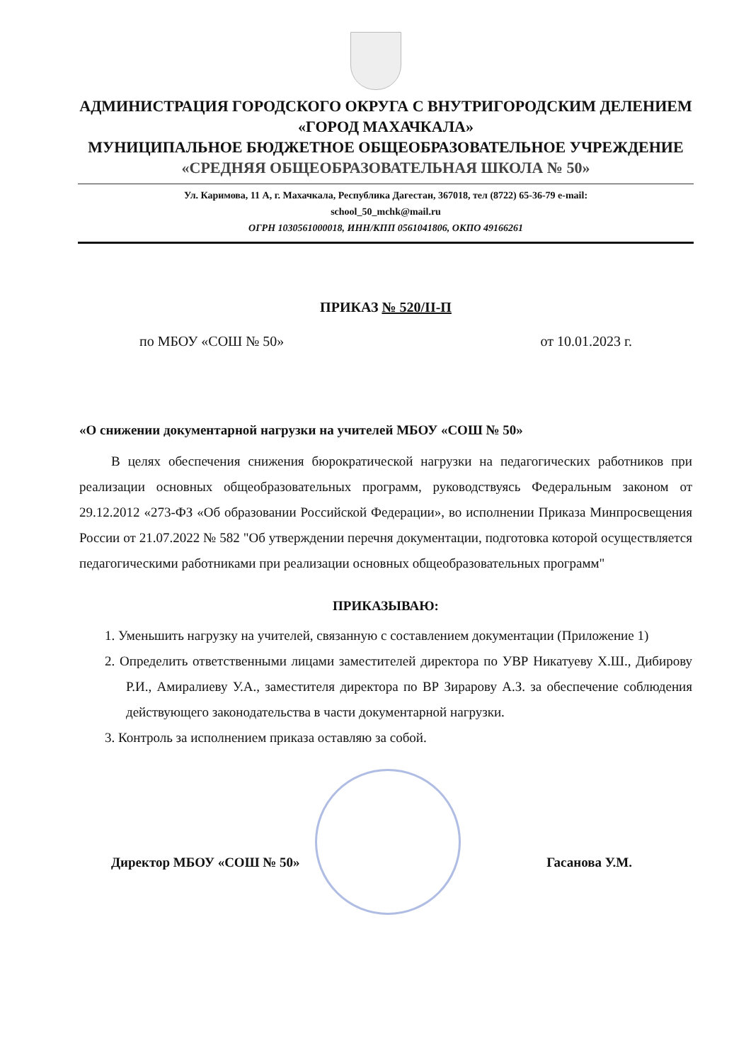АДМИНИСТРАЦИЯ ГОРОДСКОГО ОКРУГА С ВНУТРИГОРОДСКИМ ДЕЛЕНИЕМ
«ГОРОД МАХАЧКАЛА»
МУНИЦИПАЛЬНОЕ БЮДЖЕТНОЕ ОБЩЕОБРАЗОВАТЕЛЬНОЕ УЧРЕЖДЕНИЕ
«СРЕДНЯЯ ОБЩЕОБРАЗОВАТЕЛЬНАЯ ШКОЛА № 50»
Ул. Каримова, 11 А, г. Махачкала, Республика Дагестан, 367018, тел (8722) 65-36-79 e-mail:
school_50_mchk@mail.ru
ОГРН 1030561000018, ИНН/КПП 0561041806, ОКПО 49166261
ПРИКАЗ № 520/II-П
по МБОУ «СОШ № 50» от 10.01.2023 г.
«О снижении документарной нагрузки на учителей МБОУ «СОШ № 50»
В целях обеспечения снижения бюрократической нагрузки на педагогических работников при реализации основных общеобразовательных программ, руководствуясь Федеральным законом от 29.12.2012 «273-ФЗ «Об образовании Российской Федерации», во исполнении Приказа Минпросвещения России от 21.07.2022 № 582 "Об утверждении перечня документации, подготовка которой осуществляется педагогическими работниками при реализации основных общеобразовательных программ"
ПРИКАЗЫВАЮ:
1. Уменьшить нагрузку на учителей, связанную с составлением документации (Приложение 1)
2. Определить ответственными лицами заместителей директора по УВР Никатуеву Х.Ш., Дибирову Р.И., Амиралиеву У.А., заместителя директора по ВР Зирарову А.З. за обеспечение соблюдения действующего законодательства в части документарной нагрузки.
3. Контроль за исполнением приказа оставляю за собой.
Директор МБОУ «СОШ № 50» Гасанова У.М.